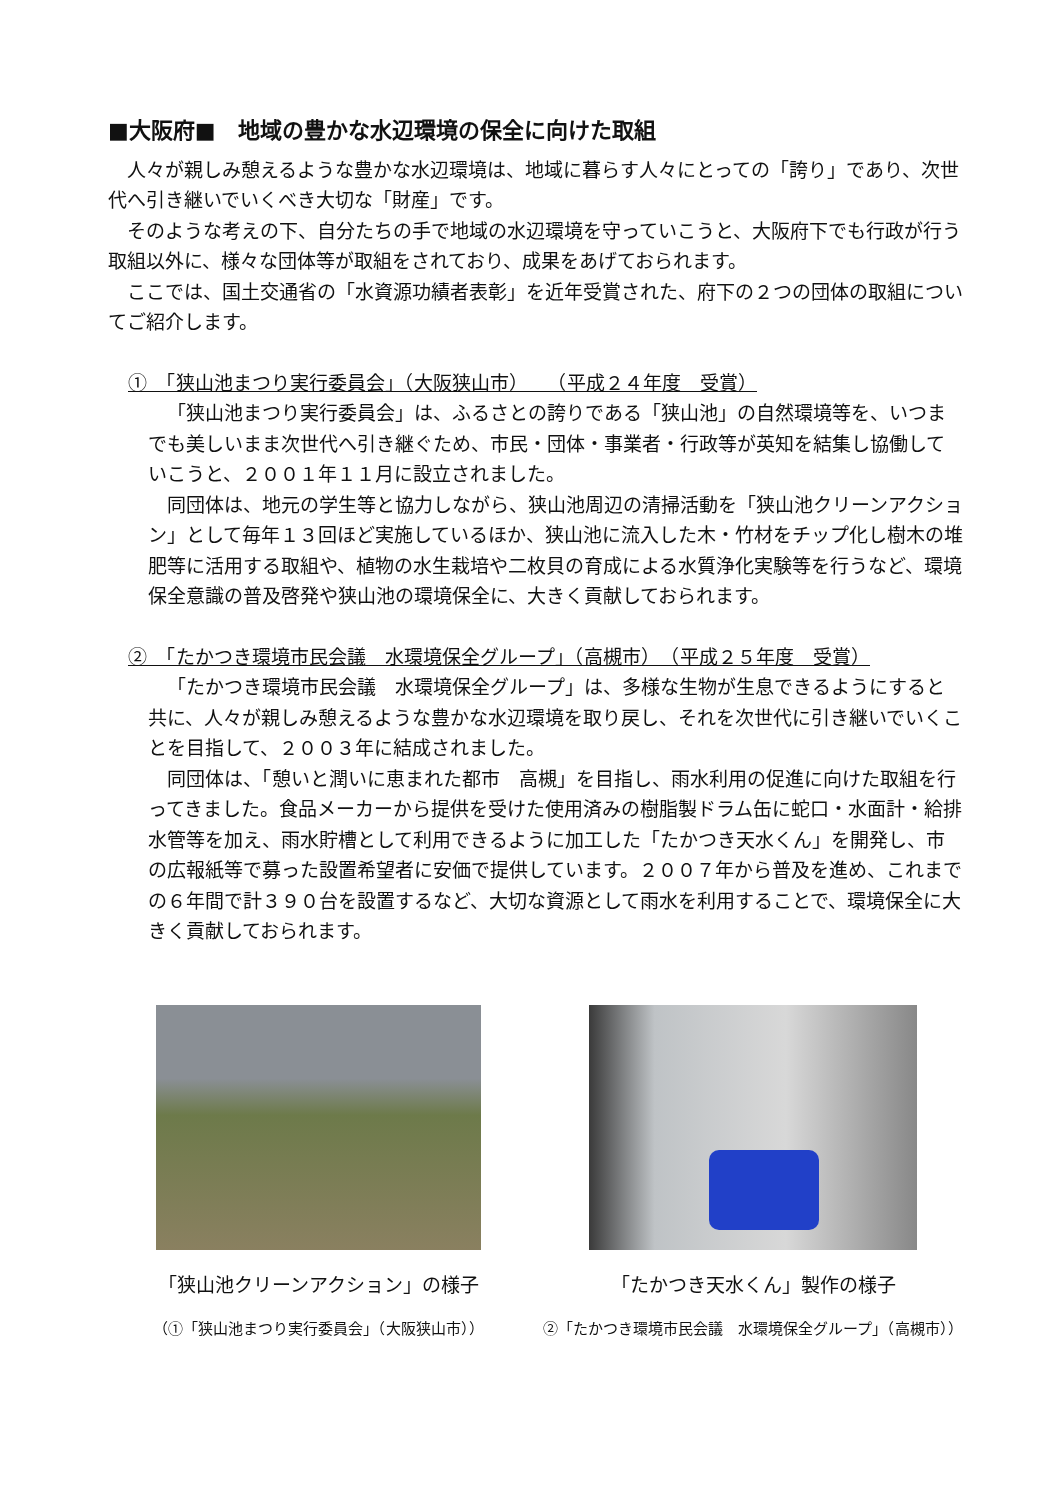■大阪府■　地域の豊かな水辺環境の保全に向けた取組
人々が親しみ憩えるような豊かな水辺環境は、地域に暮らす人々にとっての「誇り」であり、次世代へ引き継いでいくべき大切な「財産」です。
そのような考えの下、自分たちの手で地域の水辺環境を守っていこうと、大阪府下でも行政が行う取組以外に、様々な団体等が取組をされており、成果をあげておられます。
ここでは、国土交通省の「水資源功績者表彰」を近年受賞された、府下の２つの団体の取組についてご紹介します。
①　「狭山池まつり実行委員会」（大阪狭山市）　　（平成２４年度　受賞）
「狭山池まつり実行委員会」は、ふるさとの誇りである「狭山池」の自然環境等を、いつまでも美しいまま次世代へ引き継ぐため、市民・団体・事業者・行政等が英知を結集し協働していこうと、２００１年１１月に設立されました。
同団体は、地元の学生等と協力しながら、狭山池周辺の清掃活動を「狭山池クリーンアクション」として毎年１３回ほど実施しているほか、狭山池に流入した木・竹材をチップ化し樹木の堆肥等に活用する取組や、植物の水生栽培や二枚貝の育成による水質浄化実験等を行うなど、環境保全意識の普及啓発や狭山池の環境保全に、大きく貢献しておられます。
②　「たかつき環境市民会議　水環境保全グループ」（高槻市）　（平成２５年度　受賞）
「たかつき環境市民会議　水環境保全グループ」は、多様な生物が生息できるようにすると共に、人々が親しみ憩えるような豊かな水辺環境を取り戻し、それを次世代に引き継いでいくことを目指して、２００３年に結成されました。
同団体は、「憩いと潤いに恵まれた都市　高槻」を目指し、雨水利用の促進に向けた取組を行ってきました。食品メーカーから提供を受けた使用済みの樹脂製ドラム缶に蛇口・水面計・給排水管等を加え、雨水貯槽として利用できるように加工した「たかつき天水くん」を開発し、市の広報紙等で募った設置希望者に安価で提供しています。２００７年から普及を進め、これまでの６年間で計３９０台を設置するなど、大切な資源として雨水を利用することで、環境保全に大きく貢献しておられます。
「狭山池クリーンアクション」の様子
（①「狭山池まつり実行委員会」（大阪狭山市））
「たかつき天水くん」製作の様子
②「たかつき環境市民会議　水環境保全グループ」（高槻市））